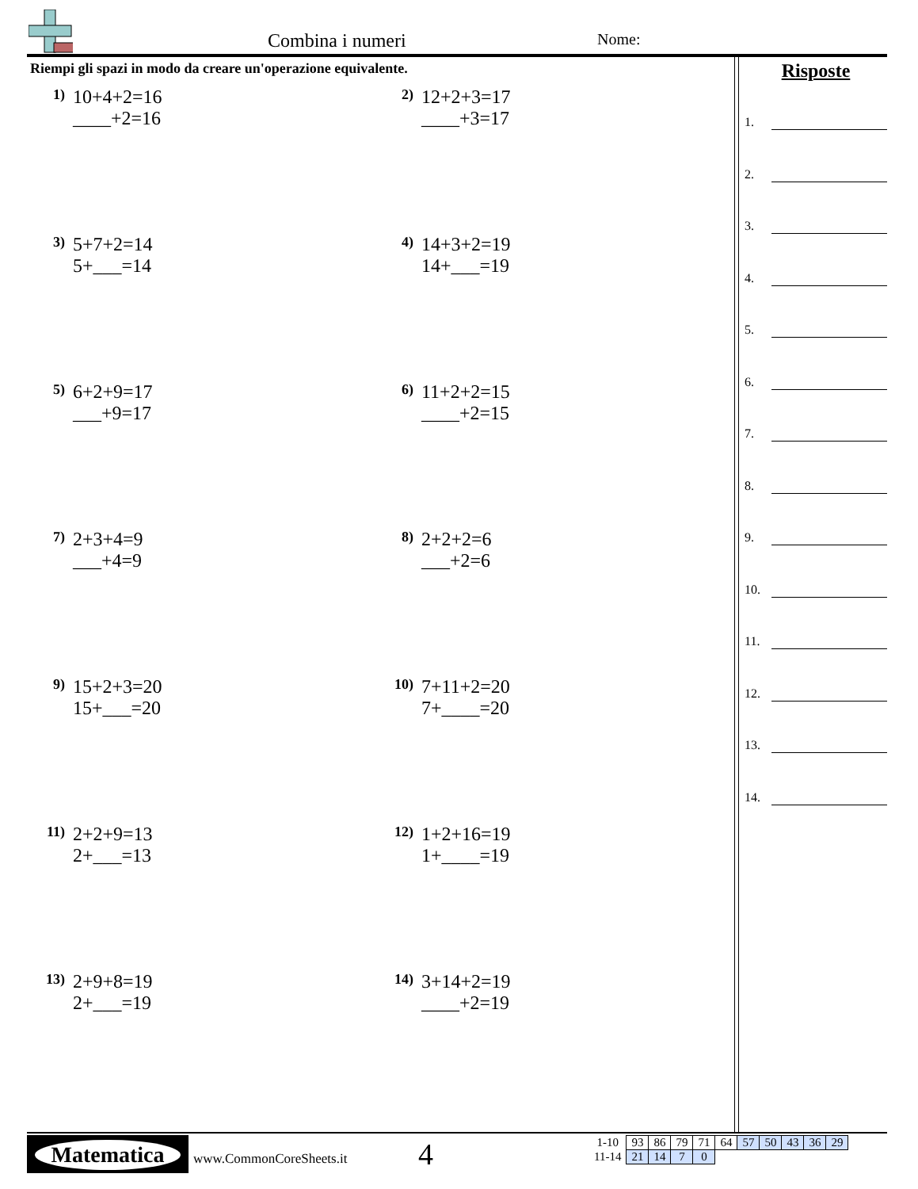Combina i numeri Nome:
Riempi gli spazi in modo da creare un'operazione equivalente.
1)
10+4+2=16
____+2=16
2)
12+2+3=17
____+3=17
3)
5+7+2=14
5+___=14
4)
14+3+2=19
14+___=19
5)
6+2+9=17
___+9=17
6)
11+2+2=15
____+2=15
7)
2+3+4=9
___+4=9
8)
2+2+2=6
___+2=6
9)
15+2+3=20
15+___=20
10)
7+11+2=20
7+____=20
11)
2+2+9=13
2+___=13
12)
1+2+16=19
1+____=19
13)
2+9+8=19
2+___=19
14)
3+14+2=19
____+2=19
Risposte
1.
2.
3.
4.
5.
6.
7.
8.
9.
10.
11.
12.
13.
14.
Matematica
www.CommonCoreSheets.it 4
| 1-10 | 93 | 86 | 79 | 71 | 64 | 57 | 50 | 43 | 36 | 29 |
| 11-14 | 21 | 14 | 7 | 0 | | | | | | |